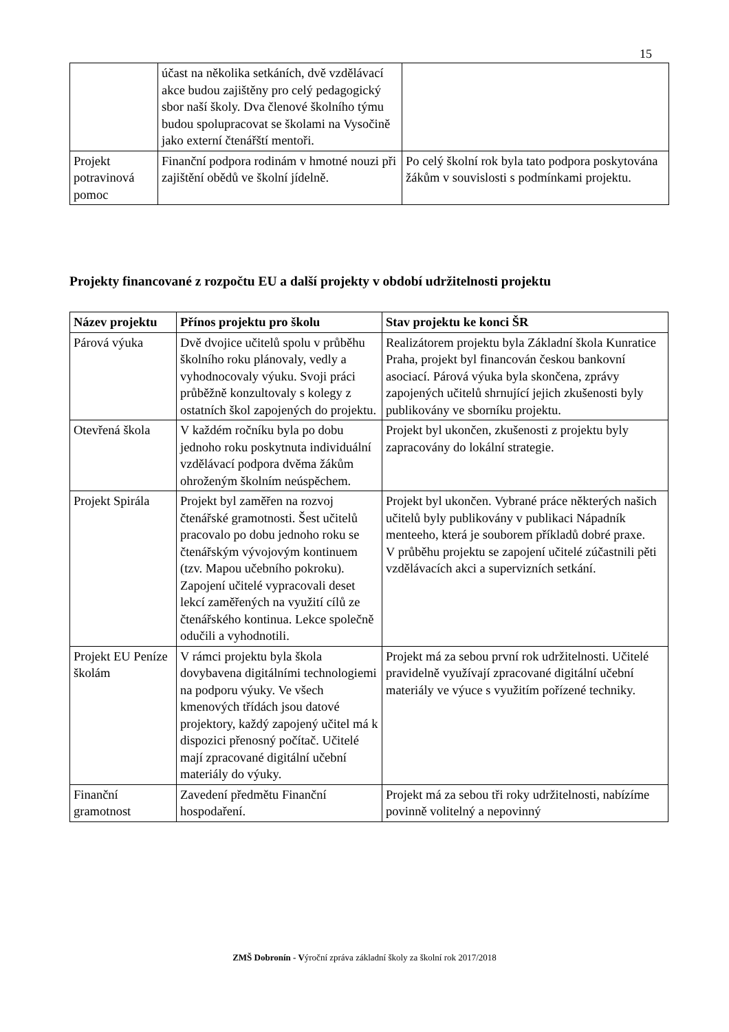15
| | účast na několika setkáních, dvě vzdělávací akce budou zajištěny pro celý pedagogický sbor naší školy. Dva členové školního týmu budou spolupracovat se školami na Vysočině jako externí čtenářští mentoři. | |
| Projekt potravinová pomoc | Finanční podpora rodinám v hmotné nouzi při zajištění obědů ve školní jídelně. | Po celý školní rok byla tato podpora poskytována žákům v souvislosti s podmínkami projektu. |
Projekty financované z rozpočtu EU a další projekty v období udržitelnosti projektu
| Název projektu | Přínos projektu pro školu | Stav projektu ke konci ŠR |
| --- | --- | --- |
| Párová výuka | Dvě dvojice učitelů spolu v průběhu školního roku plánovaly, vedly a vyhodnocovaly výuku. Svoji práci průběžně konzultovaly s kolegy z ostatních škol zapojených do projektu. | Realizátorem projektu byla Základní škola Kunratice Praha, projekt byl financován českou bankovní asociací. Párová výuka byla skončena, zprávy zapojených učitelů shrnující jejich zkušenosti byly publikovány ve sborníku projektu. |
| Otevřená škola | V každém ročníku byla po dobu jednoho roku poskytnuta individuální vzdělávací podpora dvěma žákům ohroženým školním neúspěchem. | Projekt byl ukončen, zkušenosti z projektu byly zapracovány do lokální strategie. |
| Projekt Spirála | Projekt byl zaměřen na rozvoj čtenářské gramotnosti. Šest učitelů pracovalo po dobu jednoho roku se čtenářským vývojovým kontinuem (tzv. Mapou učebního pokroku). Zapojení učitelé vypracovali deset lekcí zaměřených na využití cílů ze čtenářského kontinua. Lekce společně odučili a vyhodnotili. | Projekt byl ukončen. Vybrané práce některých našich učitelů byly publikovány v publikaci Nápadník menteeho, která je souborem příkladů dobré praxe. V průběhu projektu se zapojení učitelé zúčastnili pěti vzdělávacích akci a supervizních setkání. |
| Projekt EU Peníze školám | V rámci projektu byla škola dovybavena digitálními technologiemi na podporu výuky. Ve všech kmenových třídách jsou datové projektory, každý zapojený učitel má k dispozici přenosný počítač. Učitelé mají zpracované digitální učební materiály do výuky. | Projekt má za sebou první rok udržitelnosti. Učitelé pravidelně využívají zpracované digitální učební materiály ve výuce s využitím pořízené techniky. |
| Finanční gramotnost | Zavedení předmětu Finanční hospodaření. | Projekt má za sebou tři roky udržitelnosti, nabízíme povinně volitelný a nepovinný |
ZMŠ Dobronín - Výroční zpráva základní školy za školní rok 2017/2018